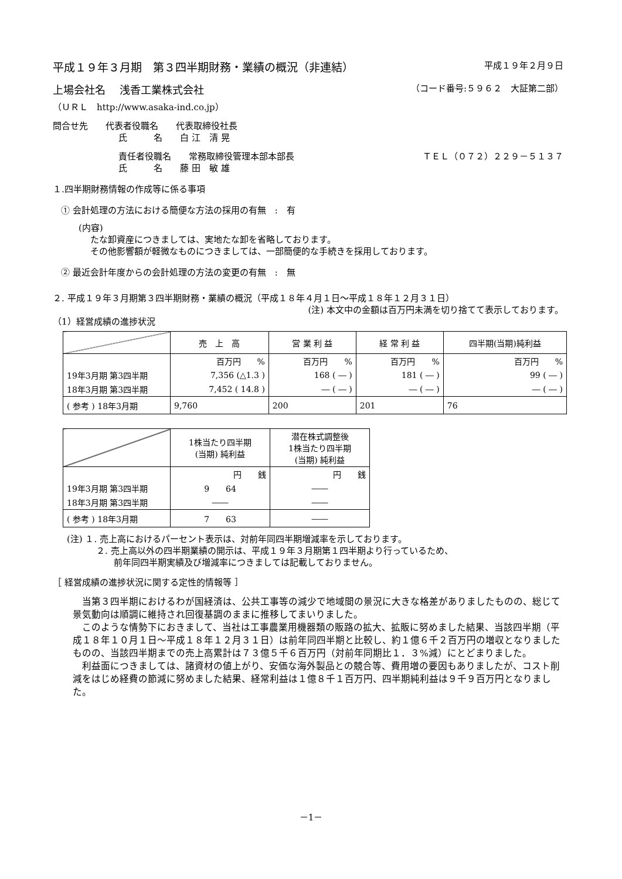平成１９年３月期　第３四半期財務・業績の概況（非連結） 平成１９年２月９日
上場会社名　 浅香工業株式会社 （コード番号:５９６２　大証第二部）
（ＵＲＬ　http://www.asaka-ind.co.jp）
問合せ先　　代表者役職名　　代表取締役社長
氏　　　名　　白 江　清 晃
責任者役職名　　常務取締役管理本部本部長 ＴＥＬ（０７２）２２９－５１３７
氏　　　名　　藤 田　敏 雄
１.四半期財務情報の作成等に係る事項
① 会計処理の方法における簡便な方法の採用の有無　:　有
(内容)
たな卸資産につきましては、実地たな卸を省略しております。
その他影響額が軽微なものにつきましては、一部簡便的な手続きを採用しております。
② 最近会計年度からの会計処理の方法の変更の有無　:　無
２. 平成１９年３月期第３四半期財務・業績の概況（平成１８年４月１日～平成１８年１２月３１日）
(注) 本文中の金額は百万円未満を切り捨てて表示しております。
（1）経営成績の進捗状況
| | 売 上 高 | 営 業 利 益 | 経 常 利 益 | 四半期(当期)純利益 |
| | 百万円 % | 百万円 % | 百万円 % | 百万円 % |
| 19年3月期 第3四半期 | 7,356 (△1.3 ) | 168 ( ― ) | 181 ( ― ) | 99 ( ― ) |
| 18年3月期 第3四半期 | 7,452 ( 14.8 ) | ― ( ― ) | ― ( ― ) | ― ( ― ) |
| ( 参考 ) 18年3月期 | 9,760 | 200 | 201 | 76 |
| | 1株当たり四半期 (当期) 純利益 | 潜在株式調整後 1株当たり四半期 (当期) 純利益 |
| | 円 銭 | 円 銭 |
| 19年3月期 第3四半期 | 9 64 | ―― |
| 18年3月期 第3四半期 | ―― | ―― |
| ( 参考 ) 18年3月期 | 7 63 | ―― |
(注) １. 売上高におけるパーセント表示は、対前年同四半期増減率を示しております。
２. 売上高以外の四半期業績の開示は、平成１９年３月期第１四半期より行っているため、
前年同四半期実績及び増減率につきましては記載しておりません。
［ 経営成績の進捗状況に関する定性的情報等 ］
　当第３四半期におけるわが国経済は、公共工事等の減少で地域間の景況に大きな格差がありましたものの、総じて景気動向は順調に維持され回復基調のままに推移してまいりました。
　このような情勢下におきまして、当社は工事農業用機器類の販路の拡大、拡販に努めました結果、当該四半期（平成１８年１０月１日～平成１８年１２月３１日）は前年同四半期と比較し、約１億６千２百万円の増収となりましたものの、当該四半期までの売上高累計は７３億５千６百万円（対前年同期比１．３%減）にとどまりました。
　利益面につきましては、諸資材の値上がり、安価な海外製品との競合等、費用増の要因もありましたが、コスト削減をはじめ経費の節減に努めました結果、経常利益は１億８千１百万円、四半期純利益は９千９百万円となりました。
－1－